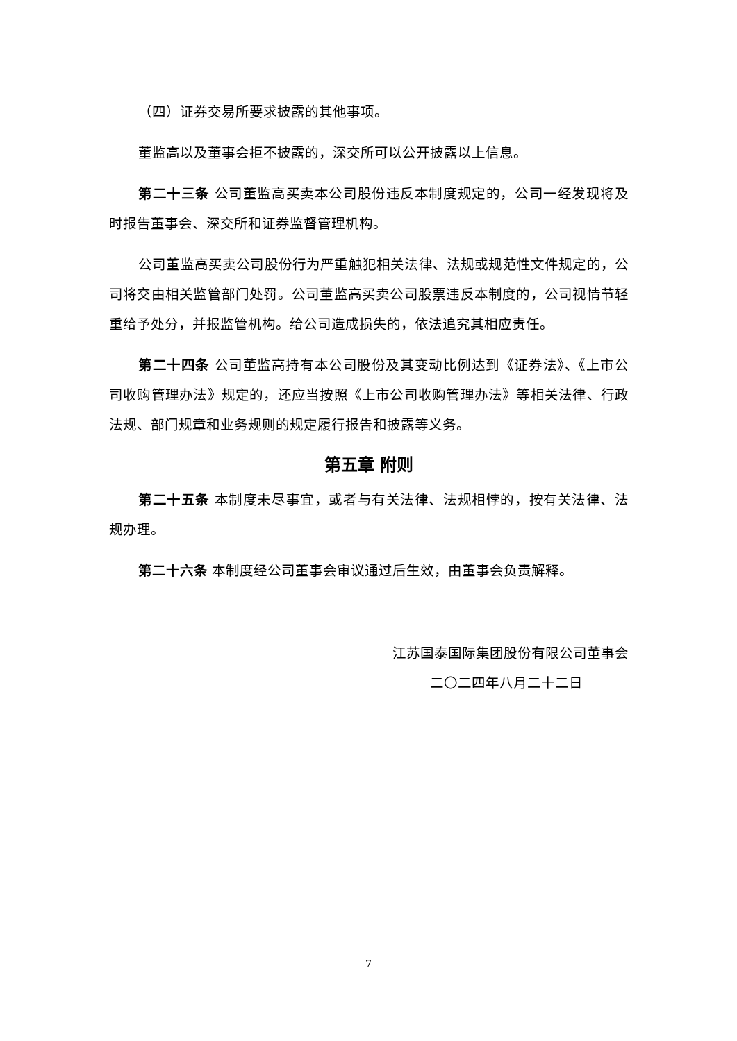（四）证券交易所要求披露的其他事项。
董监高以及董事会拒不披露的，深交所可以公开披露以上信息。
第二十三条 公司董监高买卖本公司股份违反本制度规定的，公司一经发现将及时报告董事会、深交所和证券监督管理机构。
公司董监高买卖公司股份行为严重触犯相关法律、法规或规范性文件规定的，公司将交由相关监管部门处罚。公司董监高买卖公司股票违反本制度的，公司视情节轻重给予处分，并报监管机构。给公司造成损失的，依法追究其相应责任。
第二十四条 公司董监高持有本公司股份及其变动比例达到《证券法》、《上市公司收购管理办法》规定的，还应当按照《上市公司收购管理办法》等相关法律、行政法规、部门规章和业务规则的规定履行报告和披露等义务。
第五章 附则
第二十五条 本制度未尽事宜，或者与有关法律、法规相悖的，按有关法律、法规办理。
第二十六条 本制度经公司董事会审议通过后生效，由董事会负责解释。
江苏国泰国际集团股份有限公司董事会
二〇二四年八月二十二日
7